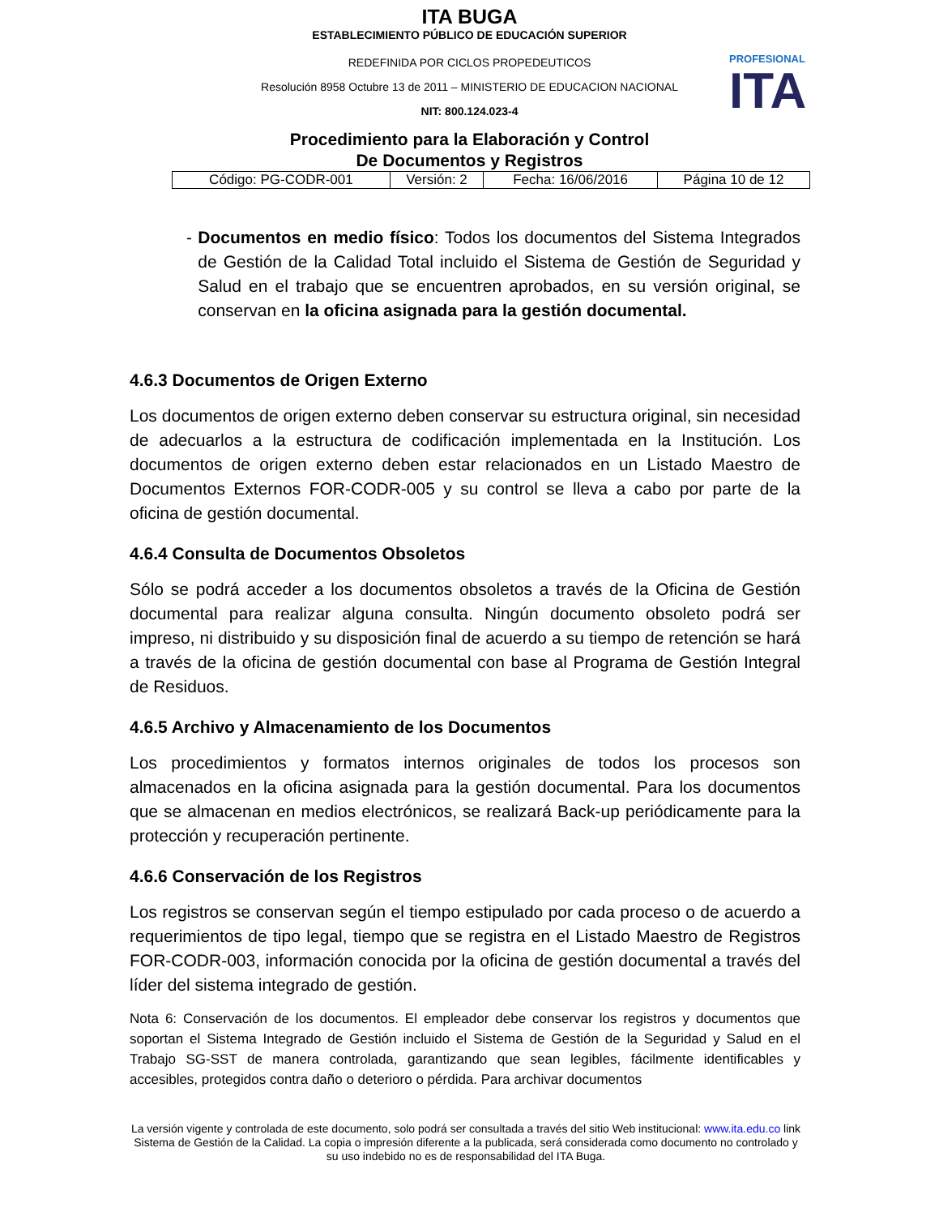ITA BUGA
ESTABLECIMIENTO PÚBLICO DE EDUCACIÓN SUPERIOR
REDEFINIDA POR CICLOS PROPEDEUTICOS
Resolución 8958 Octubre 13 de 2011 – MINISTERIO DE EDUCACION NACIONAL
NIT: 800.124.023-4
PROFESIONAL
ITA
Procedimiento para la Elaboración y Control
De Documentos y Registros
| Código: PG-CODR-001 | Versión: 2 | Fecha: 16/06/2016 | Página 10 de 12 |
- Documentos en medio físico: Todos los documentos del Sistema Integrados de Gestión de la Calidad Total incluido el Sistema de Gestión de Seguridad y Salud en el trabajo que se encuentren aprobados, en su versión original, se conservan en la oficina asignada para la gestión documental.
4.6.3 Documentos de Origen Externo
Los documentos de origen externo deben conservar su estructura original, sin necesidad de adecuarlos a la estructura de codificación implementada en la Institución. Los documentos de origen externo deben estar relacionados en un Listado Maestro de Documentos Externos FOR-CODR-005 y su control se lleva a cabo por parte de la oficina de gestión documental.
4.6.4 Consulta de Documentos Obsoletos
Sólo se podrá acceder a los documentos obsoletos a través de la Oficina de Gestión documental para realizar alguna consulta. Ningún documento obsoleto podrá ser impreso, ni distribuido y su disposición final de acuerdo a su tiempo de retención se hará a través de la oficina de gestión documental con base al Programa de Gestión Integral de Residuos.
4.6.5 Archivo y Almacenamiento de los Documentos
Los procedimientos y formatos internos originales de todos los procesos son almacenados en la oficina asignada para la gestión documental. Para los documentos que se almacenan en medios electrónicos, se realizará Back-up periódicamente para la protección y recuperación pertinente.
4.6.6 Conservación de los Registros
Los registros se conservan según el tiempo estipulado por cada proceso o de acuerdo a requerimientos de tipo legal, tiempo que se registra en el Listado Maestro de Registros FOR-CODR-003, información conocida por la oficina de gestión documental a través del líder del sistema integrado de gestión.
Nota 6: Conservación de los documentos. El empleador debe conservar los registros y documentos que soportan el Sistema Integrado de Gestión incluido el Sistema de Gestión de la Seguridad y Salud en el Trabajo SG-SST de manera controlada, garantizando que sean legibles, fácilmente identificables y accesibles, protegidos contra daño o deterioro o pérdida. Para archivar documentos
La versión vigente y controlada de este documento, solo podrá ser consultada a través del sitio Web institucional: www.ita.edu.co link Sistema de Gestión de la Calidad. La copia o impresión diferente a la publicada, será considerada como documento no controlado y su uso indebido no es de responsabilidad del ITA Buga.